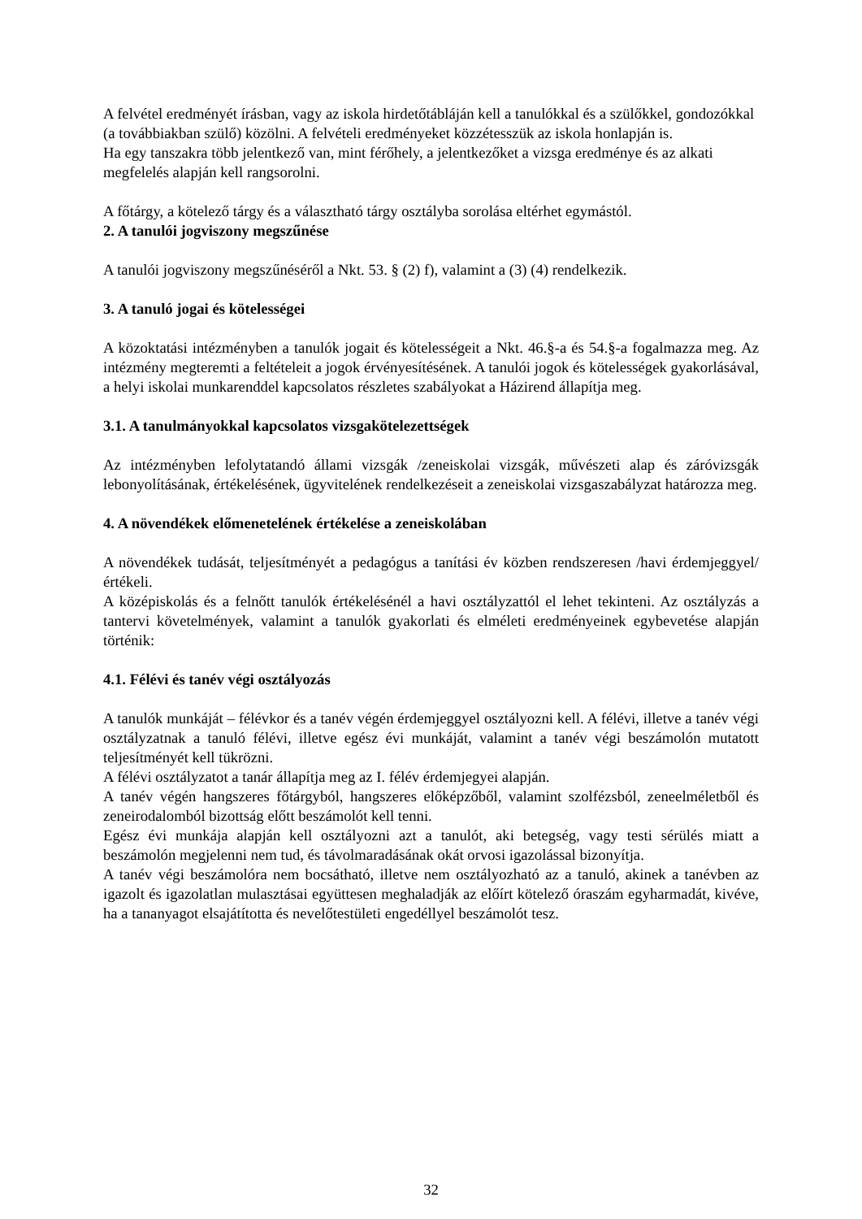A felvétel eredményét írásban, vagy az iskola hirdetőtábláján kell a tanulókkal és a szülőkkel, gondozókkal (a továbbiakban szülő) közölni. A felvételi eredményeket közzétesszük az iskola honlapján is.
Ha egy tanszakra több jelentkező van, mint férőhely, a jelentkezőket a vizsga eredménye és az alkati megfelelés alapján kell rangsorolni.
A főtárgy, a kötelező tárgy és a választható tárgy osztályba sorolása eltérhet egymástól.
2. A tanulói jogviszony megszűnése
A tanulói jogviszony megszűnéséről a Nkt. 53. § (2) f), valamint a (3) (4) rendelkezik.
3. A tanuló jogai és kötelességei
A közoktatási intézményben a tanulók jogait és kötelességeit a Nkt. 46.§-a és 54.§-a fogalmazza meg. Az intézmény megteremti a feltételeit a jogok érvényesítésének. A tanulói jogok és kötelességek gyakorlásával, a helyi iskolai munkarenddel kapcsolatos részletes szabályokat a Házirend állapítja meg.
3.1. A tanulmányokkal kapcsolatos vizsgakötelezettségek
Az intézményben lefolytatandó állami vizsgák /zeneiskolai vizsgák, művészeti alap és záróvizsgák lebonyolításának, értékelésének, ügyvitelének rendelkezéseit a zeneiskolai vizsgaszabályzat határozza meg.
4. A növendékek előmenetelének értékelése a zeneiskolában
A növendékek tudását, teljesítményét a pedagógus a tanítási év közben rendszeresen /havi érdemjeggyel/ értékeli.
A középiskolás és a felnőtt tanulók értékelésénél a havi osztályzattól el lehet tekinteni. Az osztályzás a tantervi követelmények, valamint a tanulók gyakorlati és elméleti eredményeinek egybevetése alapján történik:
4.1. Félévi és tanév végi osztályozás
A tanulók munkáját – félévkor és a tanév végén érdemjeggyel osztályozni kell. A félévi, illetve a tanév végi osztályzatnak a tanuló félévi, illetve egész évi munkáját, valamint a tanév végi beszámolón mutatott teljesítményét kell tükrözni.
A félévi osztályzatot a tanár állapítja meg az I. félév érdemjegyei alapján.
A tanév végén hangszeres főtárgyból, hangszeres előképzőből, valamint szolfézsból, zeneelméletből és zeneirodalomból bizottság előtt beszámolót kell tenni.
Egész évi munkája alapján kell osztályozni azt a tanulót, aki betegség, vagy testi sérülés miatt a beszámolón megjelenni nem tud, és távolmaradásának okát orvosi igazolással bizonyítja.
A tanév végi beszámolóra nem bocsátható, illetve nem osztályozható az a tanuló, akinek a tanévben az igazolt és igazolatlan mulasztásai együttesen meghaladják az előírt kötelező óraszám egyharmadát, kivéve, ha a tananyagot elsajátította és nevelőtestületi engedéllyel beszámolót tesz.
32